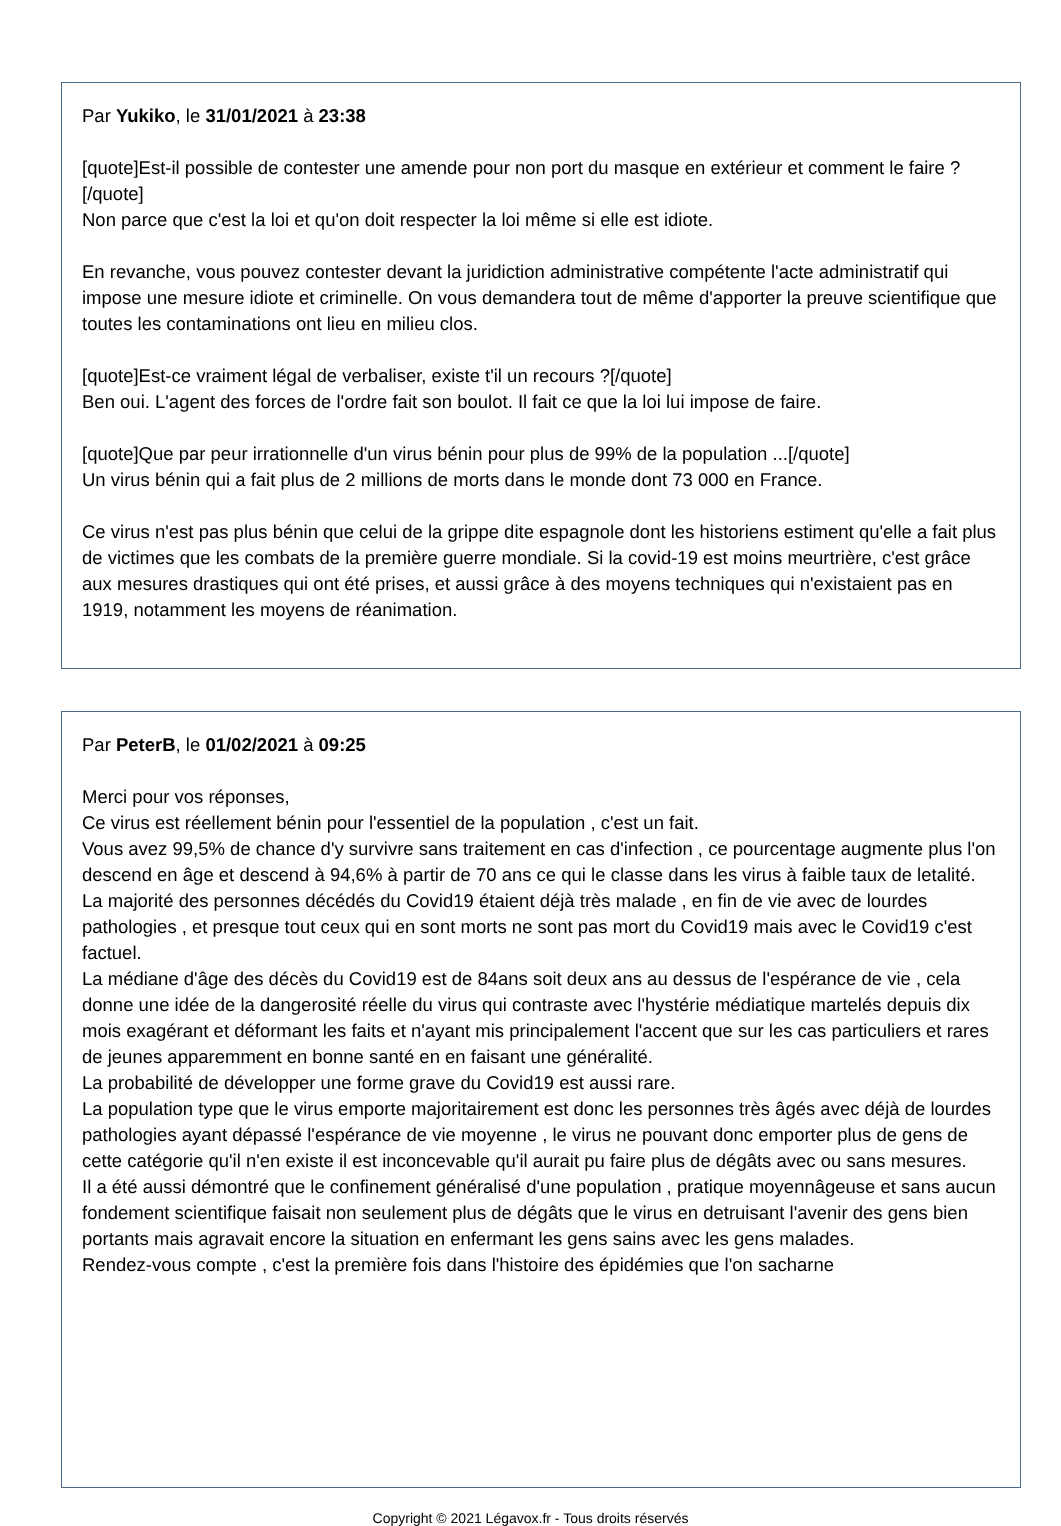Par Yukiko, le 31/01/2021 à 23:38
[quote]Est-il possible de contester une amende pour non port du masque en extérieur et comment le faire ?[/quote]
Non parce que c'est la loi et qu'on doit respecter la loi même si elle est idiote.
En revanche, vous pouvez contester devant la juridiction administrative compétente l'acte administratif qui impose une mesure idiote et criminelle. On vous demandera tout de même d'apporter la preuve scientifique que toutes les contaminations ont lieu en milieu clos.
[quote]Est-ce vraiment légal de verbaliser, existe t'il un recours ?[/quote]
Ben oui. L'agent des forces de l'ordre fait son boulot. Il fait ce que la loi lui impose de faire.
[quote]Que par peur irrationnelle d'un virus bénin pour plus de 99% de la population ...[/quote]
Un virus bénin qui a fait plus de 2 millions de morts dans le monde dont 73 000 en France.
Ce virus n'est pas plus bénin que celui de la grippe dite espagnole dont les historiens estiment qu'elle a fait plus de victimes que les combats de la première guerre mondiale. Si la covid-19 est moins meurtrière, c'est grâce aux mesures drastiques qui ont été prises, et aussi grâce à des moyens techniques qui n'existaient pas en 1919, notamment les moyens de réanimation.
Par PeterB, le 01/02/2021 à 09:25
Merci pour vos réponses,
Ce virus est réellement bénin pour l'essentiel de la population , c'est un fait.
Vous avez 99,5% de chance d'y survivre sans traitement en cas d'infection , ce pourcentage augmente plus l'on descend en âge et descend à 94,6% à partir de 70 ans ce qui le classe dans les virus à faible taux de letalité.
La majorité des personnes décédés du Covid19 étaient déjà très malade , en fin de vie avec de lourdes pathologies , et presque tout ceux qui en sont morts ne sont pas mort du Covid19 mais avec le Covid19 c'est factuel.
La médiane d'âge des décès du Covid19 est de 84ans soit deux ans au dessus de l'espérance de vie , cela donne une idée de la dangerosité réelle du virus qui contraste avec l'hystérie médiatique martelés depuis dix mois exagérant et déformant les faits et n'ayant mis principalement l'accent que sur les cas particuliers et rares de jeunes apparemment en bonne santé en en faisant une généralité.
La probabilité de développer une forme grave du Covid19 est aussi rare.
La population type que le virus emporte majoritairement est donc les personnes très âgés avec déjà de lourdes pathologies ayant dépassé l'espérance de vie moyenne , le virus ne pouvant donc emporter plus de gens de cette catégorie qu'il n'en existe il est inconcevable qu'il aurait pu faire plus de dégâts avec ou sans mesures.
Il a été aussi démontré que le confinement généralisé d'une population , pratique moyennâgeuse et sans aucun fondement scientifique faisait non seulement plus de dégâts que le virus en detruisant l'avenir des gens bien portants mais agravait encore la situation en enfermant les gens sains avec les gens malades.
Rendez-vous compte , c'est la première fois dans l'histoire des épidémies que l'on sacharne
Copyright © 2021 Légavox.fr - Tous droits réservés